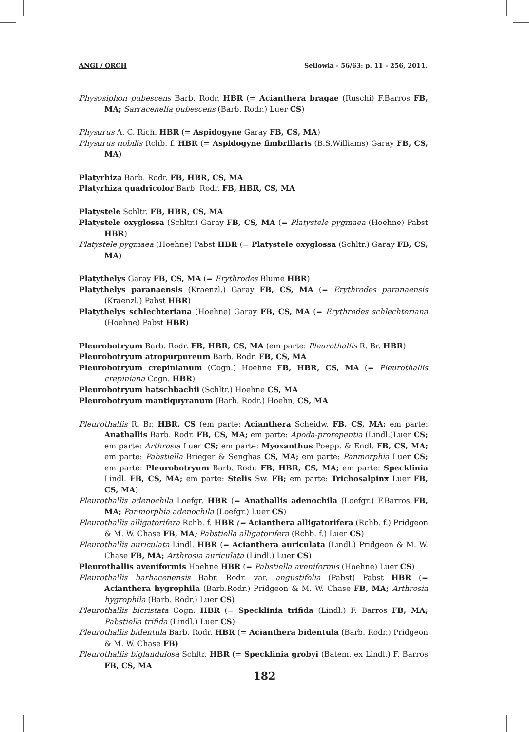ANGI / ORCH Sellowia - 56/63: p. 11 - 256, 2011.
Physosiphon pubescens Barb. Rodr. HBR (= Acianthera bragae (Ruschi) F.Barros FB, MA; Sarracenella pubescens (Barb. Rodr.) Luer CS)
Physurus A. C. Rich. HBR (= Aspidogyne Garay FB, CS, MA)
Physurus nobilis Rchb. f. HBR (= Aspidogyne fimbrillaris (B.S.Williams) Garay FB, CS, MA)
Platyrhiza Barb. Rodr. FB, HBR, CS, MA
Platyrhiza quadricolor Barb. Rodr. FB, HBR, CS, MA
Platystele Schltr. FB, HBR, CS, MA
Platystele oxyglossa (Schltr.) Garay FB, CS, MA (= Platystele pygmaea (Hoehne) Pabst HBR)
Platystele pygmaea (Hoehne) Pabst HBR (= Platystele oxyglossa (Schltr.) Garay FB, CS, MA)
Platythelys Garay FB, CS, MA (= Erythrodes Blume HBR)
Platythelys paranaensis (Kraenzl.) Garay FB, CS, MA (= Erythrodes paranaensis (Kraenzl.) Pabst HBR)
Platythelys schlechteriana (Hoehne) Garay FB, CS, MA (= Erythrodes schlechteriana (Hoehne) Pabst HBR)
Pleurobotryum Barb. Rodr. FB, HBR, CS, MA (em parte: Pleurothallis R. Br. HBR)
Pleurobotryum atropurpureum Barb. Rodr. FB, CS, MA
Pleurobotryum crepinianum (Cogn.) Hoehne FB, HBR, CS, MA (= Pleurothallis crepiniana Cogn. HBR)
Pleurobotryum hatschbachii (Schltr.) Hoehne CS, MA
Pleurobotryum mantiquyranum (Barb. Rodr.) Hoehn, CS, MA
Pleurothallis R. Br. HBR, CS (em parte: Acianthera Scheidw. FB, CS, MA; em parte: Anathallis Barb. Rodr. FB, CS, MA; em parte: Apoda-prorepentia (Lindl.)Luer CS; em parte: Arthrosia Luer CS; em parte: Myoxanthus Poepp. & Endl. FB, CS, MA; em parte: Pabstiella Brieger & Senghas CS, MA; em parte: Panmorphia Luer CS; em parte: Pleurobotryum Barb. Rodr. FB, HBR, CS, MA; em parte: Specklinia Lindl. FB, CS, MA; em parte: Stelis Sw. FB; em parte: Trichosalpinx Luer FB, CS, MA)
Pleurothallis adenochila Loefgr. HBR (= Anathallis adenochila (Loefgr.) F.Barros FB, MA; Panmorphia adenochila (Loefgr.) Luer CS)
Pleurothallis alligatorifera Rchb. f. HBR (= Acianthera alligatorifera (Rchb. f.) Pridgeon & M. W. Chase FB, MA; Pabstiella alligatorifera (Rchb. f.) Luer CS)
Pleurothallis auriculata Lindl. HBR (= Acianthera auriculata (Lindl.) Pridgeon & M. W. Chase FB, MA; Arthrosia auriculata (Lindl.) Luer CS)
Pleurothallis aveniformis Hoehne HBR (= Pabstiella aveniformis (Hoehne) Luer CS)
Pleurothallis barbacenensis Babr. Rodr. var. angustifolia (Pabst) Pabst HBR (= Acianthera hygrophila (Barb.Rodr.) Pridgeon & M. W. Chase FB, MA; Arthrosia hygrophila (Barb. Rodr.) Luer CS)
Pleurothallis bicristata Cogn. HBR (= Specklinia trifida (Lindl.) F. Barros FB, MA; Pabstiella trifida (Lindl.) Luer CS)
Pleurothallis bidentula Barb. Rodr. HBR (= Acianthera bidentula (Barb. Rodr.) Pridgeon & M. W. Chase FB)
Pleurothallis biglandulosa Schltr. HBR (= Specklinia grobyi (Batem. ex Lindl.) F. Barros FB, CS, MA
182